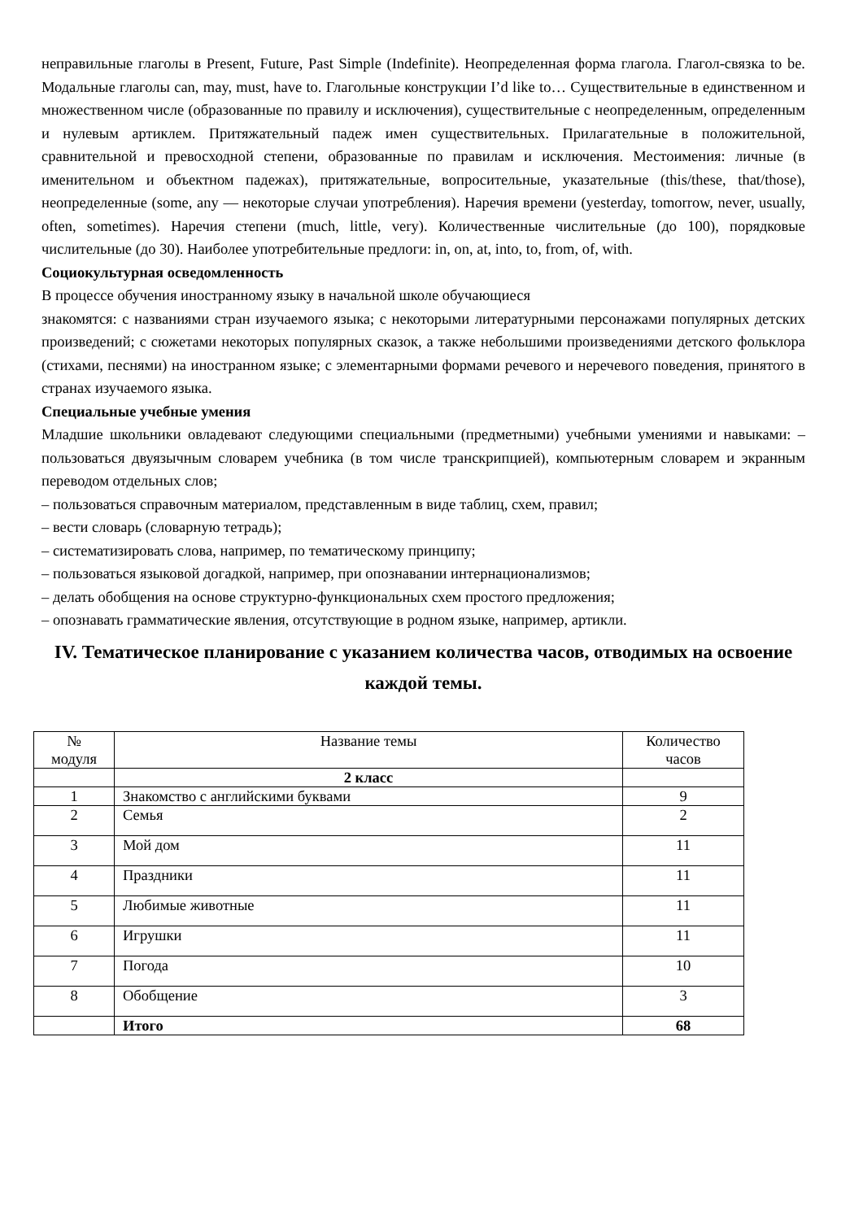неправильные глаголы в Present, Future, Past Simple (Indefinite). Неопределенная форма глагола. Глагол-связка to be. Модальные глаголы can, may, must, have to. Глагольные конструкции I’d like to… Существительные в единственном и множественном числе (образованные по правилу и исключения), существительные с неопределенным, определенным и нулевым артиклем. Притяжательный падеж имен существительных. Прилагательные в положительной, сравнительной и превосходной степени, образованные по правилам и исключения. Местоимения: личные (в именительном и объектном падежах), притяжательные, вопросительные, указательные (this/these, that/those), неопределенные (some, any — некоторые случаи употребления). Наречия времени (yesterday, tomorrow, never, usually, often, sometimes). Наречия степени (much, little, very). Количественные числительные (до 100), порядковые числительные (до 30). Наиболее употребительные предлоги: in, on, at, into, to, from, of, with.
Социокультурная осведомленность
В процессе обучения иностранному языку в начальной школе обучающиеся
знакомятся: с названиями стран изучаемого языка; с некоторыми литературными персонажами популярных детских произведений; с сюжетами некоторых популярных сказок, а также небольшими произведениями детского фольклора (стихами, песнями) на иностранном языке; с элементарными формами речевого и неречевого поведения, принятого в странах изучаемого языка.
Специальные учебные умения
Младшие школьники овладевают следующими специальными (предметными) учебными умениями и навыками: – пользоваться двуязычным словарем учебника (в том числе транскрипцией), компьютерным словарем и экранным переводом отдельных слов;
– пользоваться справочным материалом, представленным в виде таблиц, схем, правил;
– вести словарь (словарную тетрадь);
– систематизировать слова, например, по тематическому принципу;
– пользоваться языковой догадкой, например, при опознавании интернационализмов;
– делать обобщения на основе структурно-функциональных схем простого предложения;
– опознавать грамматические явления, отсутствующие в родном языке, например, артикли.
IV. Тематическое планирование с указанием количества часов, отводимых на освоение каждой темы.
| № модуля | Название темы | Количество часов |
| | 2 класс | |
| 1 | Знакомство с английскими буквами | 9 |
| 2 | Семья | 2 |
| 3 | Мой дом | 11 |
| 4 | Праздники | 11 |
| 5 | Любимые животные | 11 |
| 6 | Игрушки | 11 |
| 7 | Погода | 10 |
| 8 | Обобщение | 3 |
| | Итого | 68 |